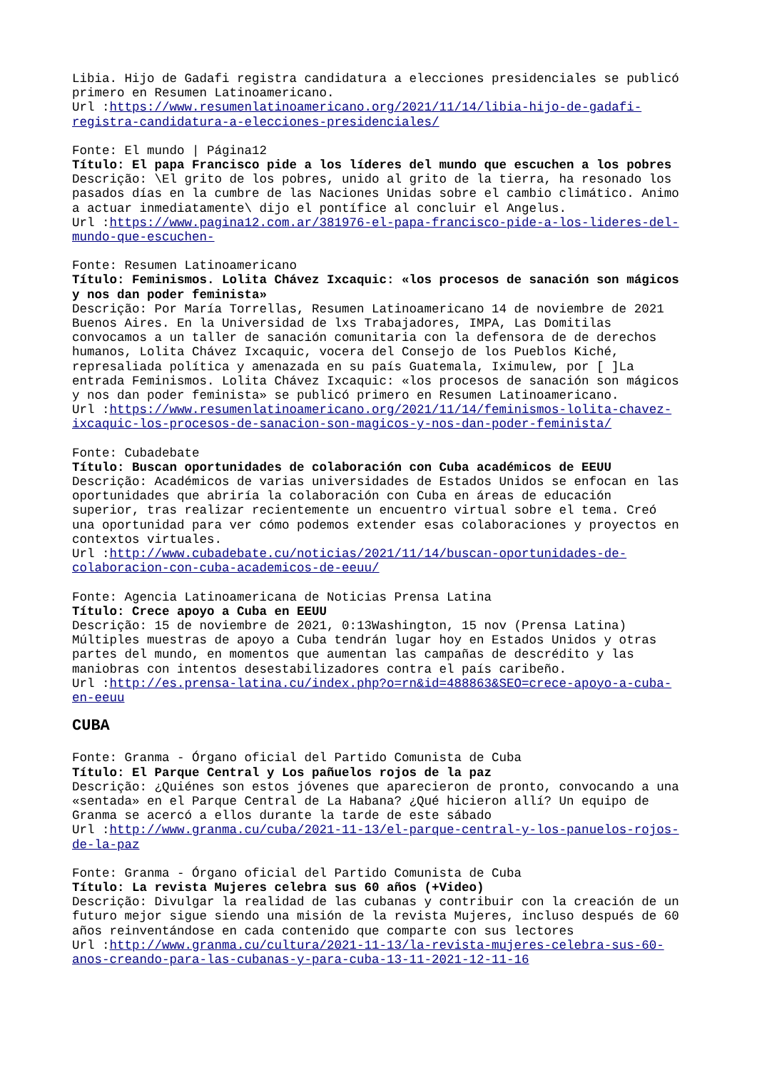Libia. Hijo de Gadafi registra candidatura a elecciones presidenciales se publicó primero en Resumen Latinoamericano.
Url :https://www.resumenlatinoamericano.org/2021/11/14/libia-hijo-de-gadafi-registra-candidatura-a-elecciones-presidenciales/
Fonte: El mundo | Página12
Título: El papa Francisco pide a los líderes del mundo que escuchen a los pobres
Descrição: \El grito de los pobres, unido al grito de la tierra, ha resonado los pasados días en la cumbre de las Naciones Unidas sobre el cambio climático. Animo a actuar inmediatamente\ dijo el pontífice al concluir el Angelus.
Url :https://www.pagina12.com.ar/381976-el-papa-francisco-pide-a-los-lideres-del-mundo-que-escuchen-
Fonte: Resumen Latinoamericano
Título: Feminismos. Lolita Chávez Ixcaquic: «los procesos de sanación son mágicos y nos dan poder feminista»
Descrição: Por María Torrellas, Resumen Latinoamericano 14 de noviembre de 2021 Buenos Aires. En la Universidad de lxs Trabajadores, IMPA, Las Domitilas convocamos a un taller de sanación comunitaria con la defensora de de derechos humanos, Lolita Chávez Ixcaquic, vocera del Consejo de los Pueblos Kiché, represaliada política y amenazada en su país Guatemala, Iximulew, por [ ]La entrada Feminismos. Lolita Chávez Ixcaquic: «los procesos de sanación son mágicos y nos dan poder feminista» se publicó primero en Resumen Latinoamericano.
Url :https://www.resumenlatinoamericano.org/2021/11/14/feminismos-lolita-chavez-ixcaquic-los-procesos-de-sanacion-son-magicos-y-nos-dan-poder-feminista/
Fonte: Cubadebate
Título: Buscan oportunidades de colaboración con Cuba académicos de EEUU
Descrição: Académicos de varias universidades de Estados Unidos se enfocan en las oportunidades que abriría la colaboración con Cuba en áreas de educación superior, tras realizar recientemente un encuentro virtual sobre el tema. Creó una oportunidad para ver cómo podemos extender esas colaboraciones y proyectos en contextos virtuales.
Url :http://www.cubadebate.cu/noticias/2021/11/14/buscan-oportunidades-de-colaboracion-con-cuba-academicos-de-eeuu/
Fonte: Agencia Latinoamericana de Noticias Prensa Latina
Título: Crece apoyo a Cuba en EEUU
Descrição: 15 de noviembre de 2021, 0:13Washington, 15 nov (Prensa Latina) Múltiples muestras de apoyo a Cuba tendrán lugar hoy en Estados Unidos y otras partes del mundo, en momentos que aumentan las campañas de descrédito y las maniobras con intentos desestabilizadores contra el país caribeño.
Url :http://es.prensa-latina.cu/index.php?o=rn&id=488863&SEO=crece-apoyo-a-cuba-en-eeuu
CUBA
Fonte: Granma - Órgano oficial del Partido Comunista de Cuba
Título: El Parque Central y Los pañuelos rojos de la paz
Descrição: ¿Quiénes son estos jóvenes que aparecieron de pronto, convocando a una «sentada» en el Parque Central de La Habana? ¿Qué hicieron allí? Un equipo de Granma se acercó a ellos durante la tarde de este sábado
Url :http://www.granma.cu/cuba/2021-11-13/el-parque-central-y-los-panuelos-rojos-de-la-paz
Fonte: Granma - Órgano oficial del Partido Comunista de Cuba
Título: La revista Mujeres celebra sus 60 años (+Video)
Descrição: Divulgar la realidad de las cubanas y contribuir con la creación de un futuro mejor sigue siendo una misión de la revista Mujeres, incluso después de 60 años reinventándose en cada contenido que comparte con sus lectores
Url :http://www.granma.cu/cultura/2021-11-13/la-revista-mujeres-celebra-sus-60-anos-creando-para-las-cubanas-y-para-cuba-13-11-2021-12-11-16